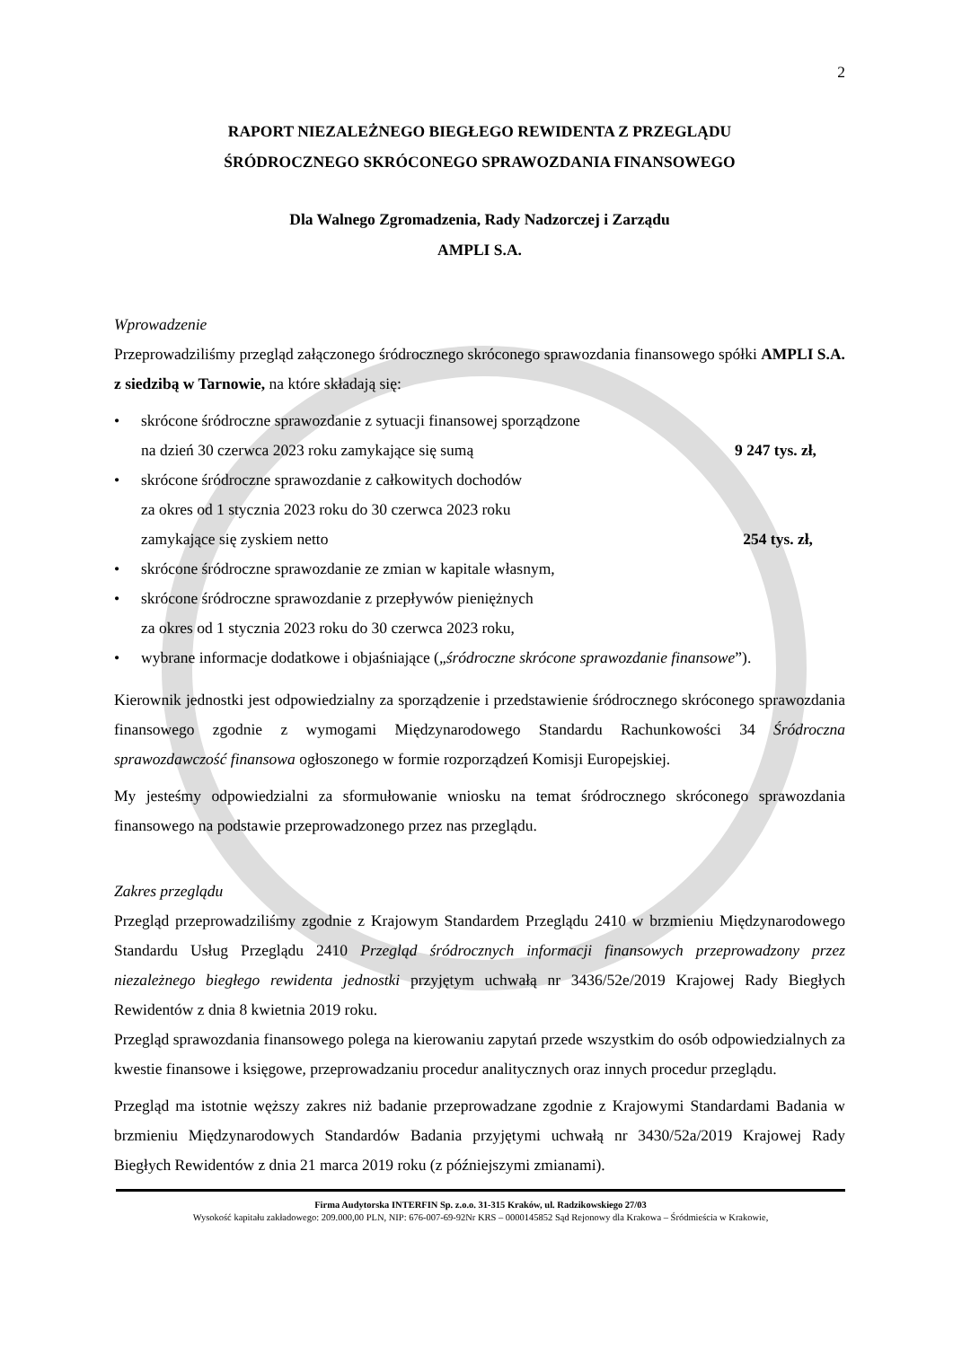2
RAPORT NIEZALEŻNEGO BIEGŁEGO REWIDENTA Z PRZEGLĄDU
ŚRÓDROCZNEGO SKRÓCONEGO SPRAWOZDANIA FINANSOWEGO
Dla Walnego Zgromadzenia, Rady Nadzorczej i Zarządu
AMPLI S.A.
Wprowadzenie
Przeprowadziliśmy przegląd załączonego śródrocznego skróconego sprawozdania finansowego spółki AMPLI S.A. z siedzibą w Tarnowie, na które składają się:
• skrócone śródroczne sprawozdanie z sytuacji finansowej sporządzone
na dzień 30 czerwca 2023 roku zamykające się sumą 9 247 tys. zł,
• skrócone śródroczne sprawozdanie z całkowitych dochodów
za okres od 1 stycznia 2023 roku do 30 czerwca 2023 roku
zamykające się zyskiem netto 254 tys. zł,
• skrócone śródroczne sprawozdanie ze zmian w kapitale własnym,
• skrócone śródroczne sprawozdanie z przepływów pieniężnych
za okres od 1 stycznia 2023 roku do 30 czerwca 2023 roku,
• wybrane informacje dodatkowe i objaśniające („śródroczne skrócone sprawozdanie finansowe”).
Kierownik jednostki jest odpowiedzialny za sporządzenie i przedstawienie śródrocznego skróconego sprawozdania finansowego zgodnie z wymogami Międzynarodowego Standardu Rachunkowości 34 Śródroczna sprawozdawczość finansowa ogłoszonego w formie rozporządzeń Komisji Europejskiej.
My jesteśmy odpowiedzialni za sformułowanie wniosku na temat śródrocznego skróconego sprawozdania finansowego na podstawie przeprowadzonego przez nas przeglądu.
Zakres przeglądu
Przegląd przeprowadziliśmy zgodnie z Krajowym Standardem Przeglądu 2410 w brzmieniu Międzynarodowego Standardu Usług Przeglądu 2410 Przegląd śródrocznych informacji finansowych przeprowadzony przez niezależnego biegłego rewidenta jednostki przyjętym uchwałą nr 3436/52e/2019 Krajowej Rady Biegłych Rewidentów z dnia 8 kwietnia 2019 roku.
Przegląd sprawozdania finansowego polega na kierowaniu zapytań przede wszystkim do osób odpowiedzialnych za kwestie finansowe i księgowe, przeprowadzaniu procedur analitycznych oraz innych procedur przeglądu.
Przegląd ma istotnie węższy zakres niż badanie przeprowadzane zgodnie z Krajowymi Standardami Badania w brzmieniu Międzynarodowych Standardów Badania przyjętymi uchwałą nr 3430/52a/2019 Krajowej Rady Biegłych Rewidentów z dnia 21 marca 2019 roku (z późniejszymi zmianami).
Firma Audytorska INTERFIN Sp. z.o.o. 31-315 Kraków, ul. Radzikowskiego 27/03
Wysokość kapitału zakładowego: 209.000,00 PLN, NIP: 676-007-69-92Nr KRS – 0000145852 Sąd Rejonowy dla Krakowa – Śródmieścia w Krakowie,